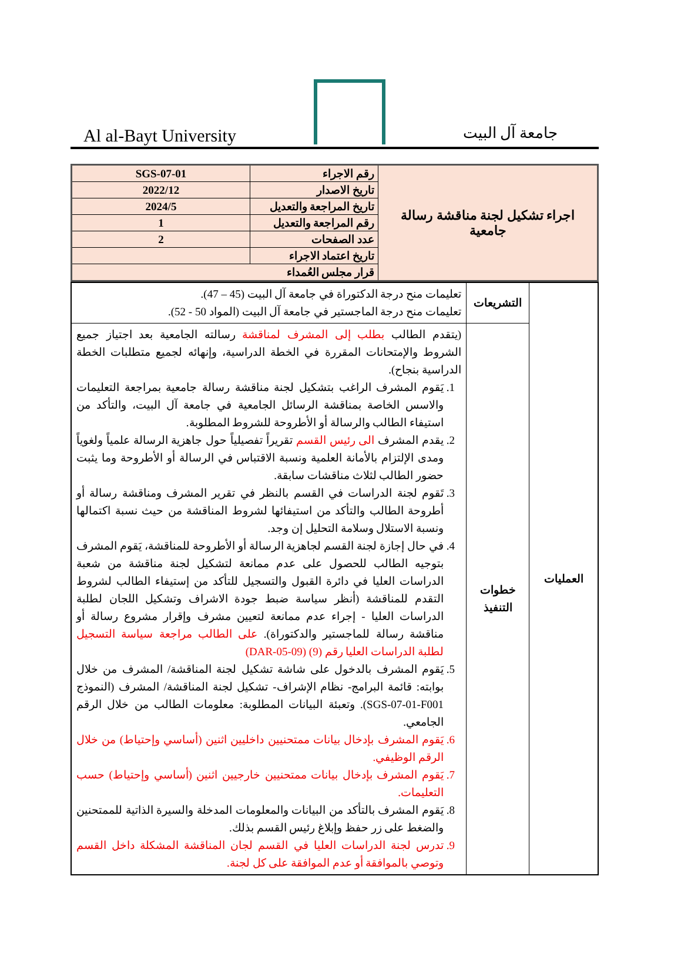Al al-Bayt University
جامعة آل البيت
| اجراء تشكيل لجنة مناقشة رسالة جامعية | رقم الاجراء | SGS-07-01 |
| | تاريخ الاصدار | 2022/12 |
| | تاريخ المراجعة والتعديل | 2024/5 |
| | رقم المراجعة والتعديل | 1 |
| | عدد الصفحات | 2 |
| | تاريخ اعتماد الاجراء | |
| | قرار مجلس العُمداء | |
| العمليات | التشريعات | تعليمات منح درجة الدكتوراة في جامعة آل البيت (45 – 47). تعليمات منح درجة الماجستير في جامعة آل البيت (المواد 50 - 52). |
| | خطوات التنفيذ | (يتقدم الطالب بطلب إلى المشرف لمناقشة رسالته الجامعية بعد اجتياز جميع الشروط والإمتحانات المقررة في الخطة الدراسية، وإنهائه لجميع متطلبات الخطة الدراسية بنجاح). 1. يَقوم المشرف الراغب بتشكيل لجنة مناقشة رسالة جامعية بمراجعة التعليمات والاسس الخاصة بمناقشة الرسائل الجامعية في جامعة آل البيت، والتأكد من استيفاء الطالب والرسالة أو الأطروحة للشروط المطلوبة. 2. يقدم المشرف الى رئيس القسم تقريراً تفصيلياً حول جاهزية الرسالة علمياً ولغوياً ومدى الإلتزام بالأمانة العلمية ونسبة الاقتباس في الرسالة أو الأطروحة وما يثبت حضور الطالب لثلاث مناقشات سابقة. 3. تَقوم لجنة الدراسات في القسم بالنظر في تقرير المشرف ومناقشة رسالة أو أطروحة الطالب والتأكد من استيفائها لشروط المناقشة من حيث نسبة اكتمالها ونسبة الاستلال وسلامة التحليل إن وجد. 4. في حال إجازة لجنة القسم لجاهزية الرسالة أو الأطروحة للمناقشة، يَقوم المشرف بتوجيه الطالب للحصول على عدم ممانعة لتشكيل لجنة مناقشة من شعبة الدراسات العليا في دائرة القبول والتسجيل للتأكد من إستيفاء الطالب لشروط التقدم للمناقشة (أنظر سياسة ضبط جودة الاشراف وتشكيل اللجان لطلبة الدراسات العليا - إجراء عدم ممانعة لتعيين مشرف وإقرار مشروع رسالة أو مناقشة رسالة للماجستير والدكتوراة). على الطالب مراجعة سياسة التسجيل لطلبة الدراسات العليا رقم (9) (DAR-05-09) 5. يَقوم المشرف بالدخول على شاشة تشكيل لجنة المناقشة/ المشرف من خلال بوابته: قائمة البرامج- نظام الإشراف- تشكيل لجنة المناقشة/ المشرف (النموذج SGS-07-01-F001). وتعبئة البيانات المطلوبة: معلومات الطالب من خلال الرقم الجامعي. 6. يَقوم المشرف بإدخال بيانات ممتحنيين داخليين اثنين (أساسي وإحتياط) من خلال الرقم الوظيفي. 7. يَقوم المشرف بإدخال بيانات ممتحنيين خارجيين اثنين (أساسي وإحتياط) حسب التعليمات. 8. يَقوم المشرف بالتأكد من البيانات والمعلومات المدخلة والسيرة الذاتية للممتحنين والضغط على زر حفظ وإبلاغ رئيس القسم بذلك. 9. تدرس لجنة الدراسات العليا في القسم لجان المناقشة المشكلة داخل القسم وتوصي بالموافقة أو عدم الموافقة على كل لجنة. |